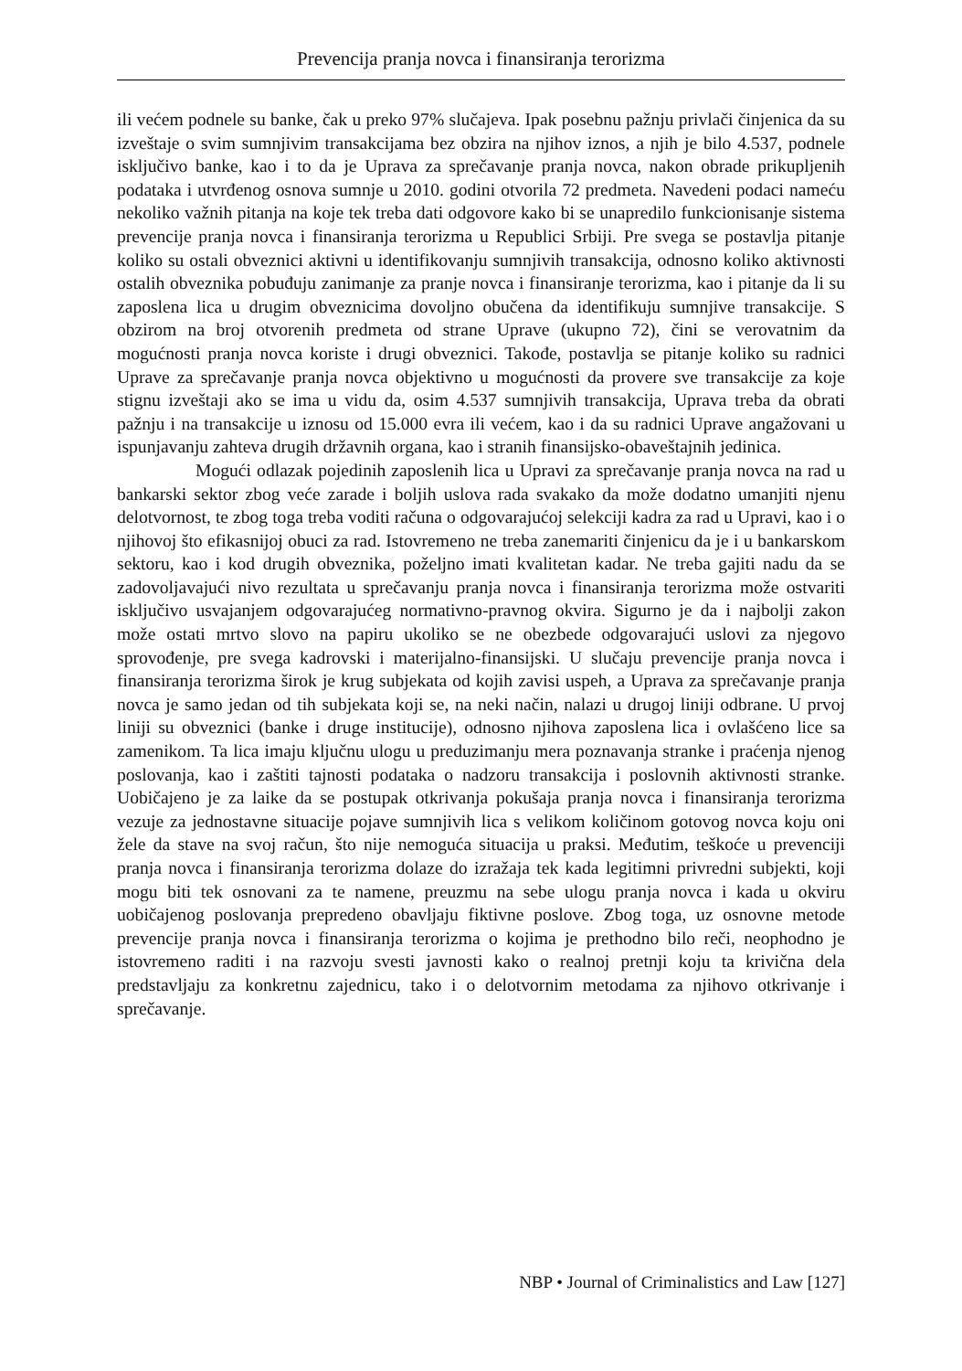Prevencija pranja novca i finansiranja terorizma
ili većem podnele su banke, čak u preko 97% slučajeva. Ipak posebnu pažnju privlači činjenica da su izveštaje o svim sumnjivim transakcijama bez obzira na njihov iznos, a njih je bilo 4.537, podnele isključivo banke, kao i to da je Uprava za sprečavanje pranja novca, nakon obrade prikupljenih podataka i utvrđenog osnova sumnje u 2010. godini otvorila 72 predmeta. Navedeni podaci nameću nekoliko važnih pitanja na koje tek treba dati odgovore kako bi se unapredilo funkcionisanje sistema prevencije pranja novca i finansiranja terorizma u Republici Srbiji. Pre svega se postavlja pitanje koliko su ostali obveznici aktivni u identifikovanju sumnjivih transakcija, odnosno koliko aktivnosti ostalih obveznika pobuđuju zanimanje za pranje novca i finansiranje terorizma, kao i pitanje da li su zaposlena lica u drugim obveznicima dovoljno obučena da identifikuju sumnjive transakcije. S obzirom na broj otvorenih predmeta od strane Uprave (ukupno 72), čini se verovatnim da mogućnosti pranja novca koriste i drugi obveznici. Takođe, postavlja se pitanje koliko su radnici Uprave za sprečavanje pranja novca objektivno u mogućnosti da provere sve transakcije za koje stignu izveštaji ako se ima u vidu da, osim 4.537 sumnjivih transakcija, Uprava treba da obrati pažnju i na transakcije u iznosu od 15.000 evra ili većem, kao i da su radnici Uprave angažovani u ispunjavanju zahteva drugih državnih organa, kao i stranih finansijsko-obaveštajnih jedinica.
Mogući odlazak pojedinih zaposlenih lica u Upravi za sprečavanje pranja novca na rad u bankarski sektor zbog veće zarade i boljih uslova rada svakako da može dodatno umanjiti njenu delotvornost, te zbog toga treba voditi računa o odgovarajućoj selekciji kadra za rad u Upravi, kao i o njihovoj što efikasnijoj obuci za rad. Istovremeno ne treba zanemariti činjenicu da je i u bankarskom sektoru, kao i kod drugih obveznika, poželjno imati kvalitetan kadar. Ne treba gajiti nadu da se zadovoljavajući nivo rezultata u sprečavanju pranja novca i finansiranja terorizma može ostvariti isključivo usvajanjem odgovarajućeg normativno-pravnog okvira. Sigurno je da i najbolji zakon može ostati mrtvo slovo na papiru ukoliko se ne obezbede odgovarajući uslovi za njegovo sprovođenje, pre svega kadrovski i materijalno-finansijski. U slučaju prevencije pranja novca i finansiranja terorizma širok je krug subjekata od kojih zavisi uspeh, a Uprava za sprečavanje pranja novca je samo jedan od tih subjekata koji se, na neki način, nalazi u drugoj liniji odbrane. U prvoj liniji su obveznici (banke i druge institucije), odnosno njihova zaposlena lica i ovlašćeno lice sa zamenikom. Ta lica imaju ključnu ulogu u preduzimanju mera poznavanja stranke i praćenja njenog poslovanja, kao i zaštiti tajnosti podataka o nadzoru transakcija i poslovnih aktivnosti stranke. Uobičajeno je za laike da se postupak otkrivanja pokušaja pranja novca i finansiranja terorizma vezuje za jednostavne situacije pojave sumnjivih lica s velikom količinom gotovog novca koju oni žele da stave na svoj račun, što nije nemoguća situacija u praksi. Međutim, teškoće u prevenciji pranja novca i finansiranja terorizma dolaze do izražaja tek kada legitimni privredni subjekti, koji mogu biti tek osnovani za te namene, preuzmu na sebe ulogu pranja novca i kada u okviru uobičajenog poslovanja prepredeno obavljaju fiktivne poslove. Zbog toga, uz osnovne metode prevencije pranja novca i finansiranja terorizma o kojima je prethodno bilo reči, neophodno je istovremeno raditi i na razvoju svesti javnosti kako o realnoj pretnji koju ta krivična dela predstavljaju za konkretnu zajednicu, tako i o delotvornim metodama za njihovo otkrivanje i sprečavanje.
NBP • Journal of Criminalistics and Law [127]